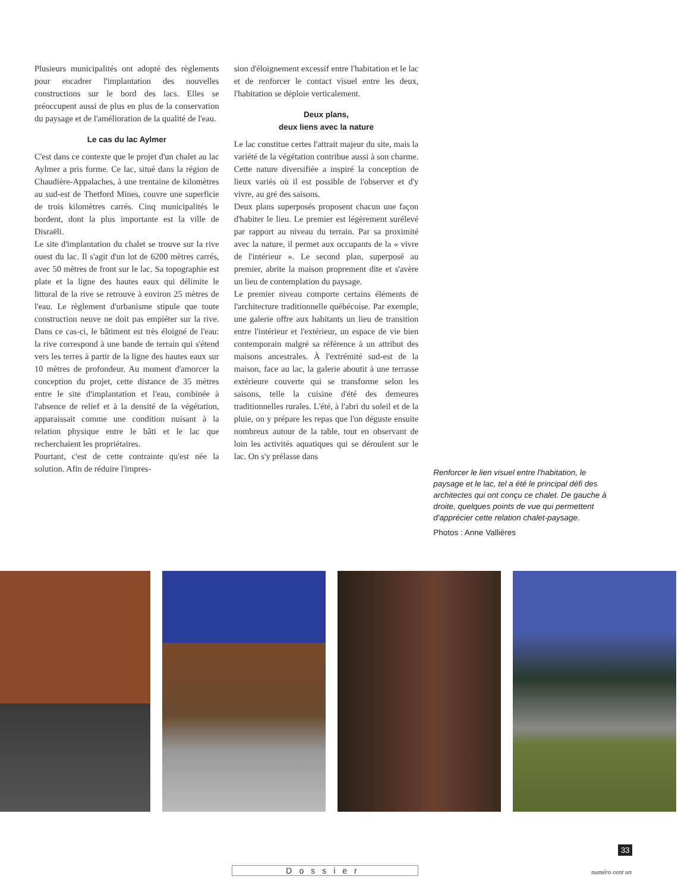Plusieurs municipalités ont adopté des règlements pour encadrer l'implantation des nouvelles constructions sur le bord des lacs. Elles se préoccupent aussi de plus en plus de la conservation du paysage et de l'amélioration de la qualité de l'eau.
Le cas du lac Aylmer
C'est dans ce contexte que le projet d'un chalet au lac Aylmer a pris forme. Ce lac, situé dans la région de Chaudière-Appalaches, à une trentaine de kilomètres au sud-est de Thetford Mines, couvre une superficie de trois kilomètres carrés. Cinq municipalités le bordent, dont la plus importante est la ville de Disraëli.
Le site d'implantation du chalet se trouve sur la rive ouest du lac. Il s'agit d'un lot de 6200 mètres carrés, avec 50 mètres de front sur le lac. Sa topographie est plate et la ligne des hautes eaux qui délimite le littoral de la rive se retrouve à environ 25 mètres de l'eau. Le règlement d'urbanisme stipule que toute construction neuve ne doit pas empiéter sur la rive. Dans ce cas-ci, le bâtiment est très éloigné de l'eau: la rive correspond à une bande de terrain qui s'étend vers les terres à partir de la ligne des hautes eaux sur 10 mètres de profondeur. Au moment d'amorcer la conception du projet, cette distance de 35 mètres entre le site d'implantation et l'eau, combinée à l'absence de relief et à la densité de la végétation, apparaissait comme une condition nuisant à la relation physique entre le bâti et le lac que recherchaient les propriétaires.
Pourtant, c'est de cette contrainte qu'est née la solution. Afin de réduire l'impres-
sion d'éloignement excessif entre l'habitation et le lac et de renforcer le contact visuel entre les deux, l'habitation se déploie verticalement.
Deux plans,
deux liens avec la nature
Le lac constitue certes l'attrait majeur du site, mais la variété de la végétation contribue aussi à son charme. Cette nature diversifiée a inspiré la conception de lieux variés où il est possible de l'observer et d'y vivre, au gré des saisons.
Deux plans superposés proposent chacun une façon d'habiter le lieu. Le premier est légèrement surélevé par rapport au niveau du terrain. Par sa proximité avec la nature, il permet aux occupants de la « vivre de l'intérieur ». Le second plan, superposé au premier, abrite la maison proprement dite et s'avère un lieu de contemplation du paysage.
Le premier niveau comporte certains éléments de l'architecture traditionnelle québécoise. Par exemple, une galerie offre aux habitants un lieu de transition entre l'intérieur et l'extérieur, un espace de vie bien contemporain malgré sa référence à un attribut des maisons ancestrales. À l'extrémité sud-est de la maison, face au lac, la galerie aboutit à une terrasse extérieure couverte qui se transforme selon les saisons, telle la cuisine d'été des demeures traditionnelles rurales. L'été, à l'abri du soleil et de la pluie, on y prépare les repas que l'on déguste ensuite nombreux autour de la table, tout en observant de loin les activités aquatiques qui se déroulent sur le lac. On s'y prélasse dans
Renforcer le lien visuel entre l'habitation, le paysage et le lac, tel a été le principal défi des architectes qui ont conçu ce chalet. De gauche à droite, quelques points de vue qui permettent d'apprécier cette relation chalet-paysage.
Photos : Anne Vallières
33
numéro cent un
Dossier